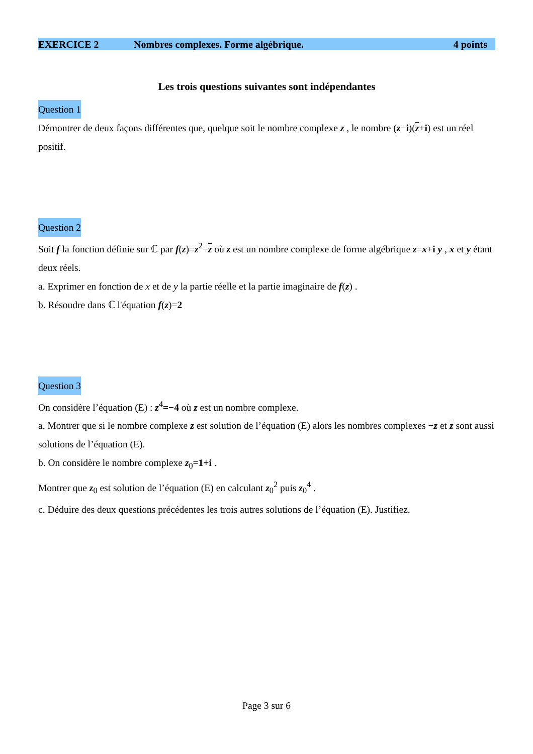EXERCICE 2 Nombres complexes. Forme algébrique. 4 points
Les trois questions suivantes sont indépendantes
Question 1
Démontrer de deux façons différentes que, quelque soit le nombre complexe z , le nombre (z−i)(z+i) est un réel positif.
Question 2
Soit f la fonction définie sur ℂ par f(z)=z<sup>2</sup>−z où z est un nombre complexe de forme algébrique z=x+i y , x et y étant deux réels.
a. Exprimer en fonction de x et de y la partie réelle et la partie imaginaire de f(z) .
b. Résoudre dans ℂ l'équation f(z)=2
Question 3
On considère l’équation (E) : z<sup>4</sup>=−4 où z est un nombre complexe.
a. Montrer que si le nombre complexe z est solution de l’équation (E) alors les nombres complexes −z et z sont aussi solutions de l’équation (E).
b. On considère le nombre complexe z<sub>0</sub>=1+i .
Montrer que z<sub>0</sub> est solution de l’équation (E) en calculant z<sub>0</sub><sup>2</sup> puis z<sub>0</sub><sup>4</sup> .
c. Déduire des deux questions précédentes les trois autres solutions de l’équation (E). Justifiez.
Page 3 sur 6